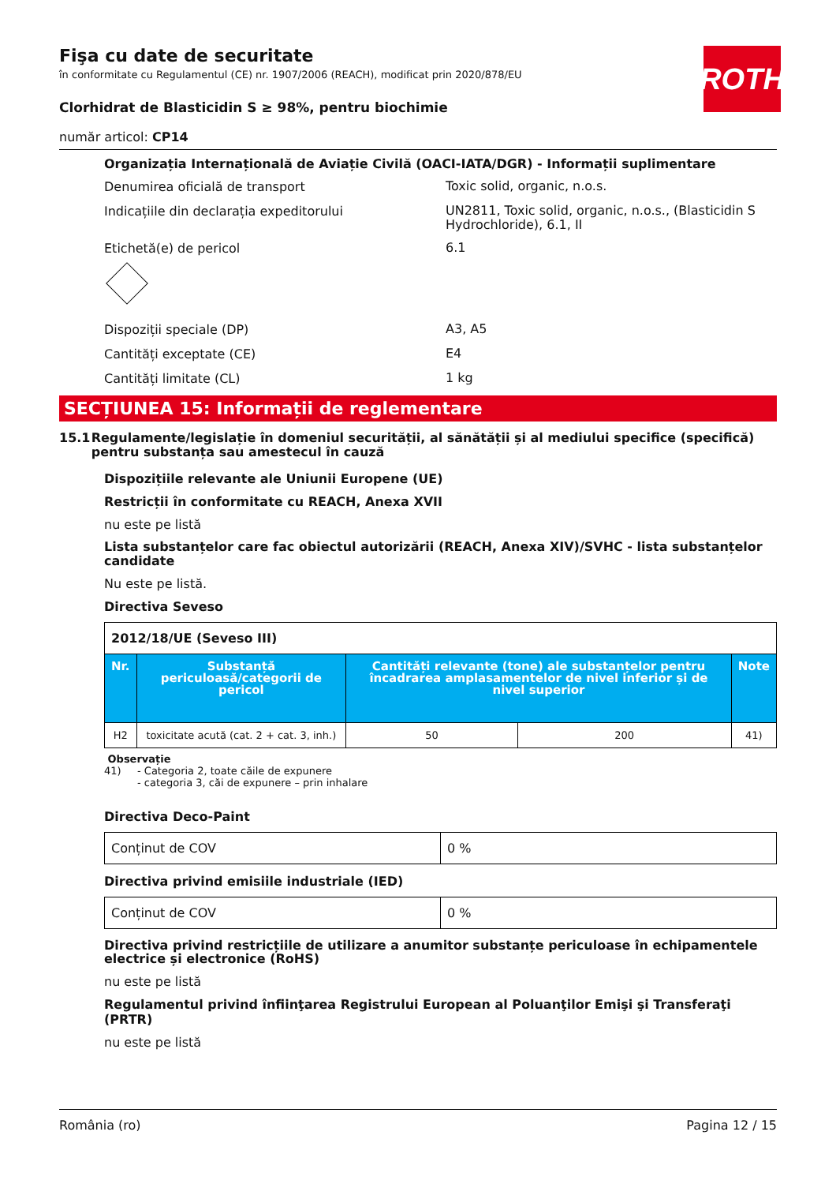ROTH
Fişa cu date de securitate
în conformitate cu Regulamentul (CE) nr. 1907/2006 (REACH), modificat prin 2020/878/EU
Clorhidrat de Blasticidin S ≥ 98%, pentru biochimie
număr articol: CP14
Organizația Internațională de Aviație Civilă (OACI-IATA/DGR) - Informații suplimentare
Denumirea oficială de transport
Toxic solid, organic, n.o.s.
Indicațiile din declarația expeditorului
UN2811, Toxic solid, organic, n.o.s., (Blasticidin S Hydrochloride), 6.1, II
Etichetă(e) de pericol
6.1
Dispoziții speciale (DP)
A3, A5
Cantități exceptate (CE)
E4
Cantități limitate (CL)
1 kg
SECȚIUNEA 15: Informații de reglementare
15.1 Regulamente/legislație în domeniul securității, al sănătății și al mediului specifice (specifică) pentru substanța sau amestecul în cauză
Dispozițiile relevante ale Uniunii Europene (UE)
Restricții în conformitate cu REACH, Anexa XVII
nu este pe listă
Lista substanțelor care fac obiectul autorizării (REACH, Anexa XIV)/SVHC - lista substanțelor candidate
Nu este pe listă.
Directiva Seveso
| 2012/18/UE (Seveso III) | | | | |
| Nr. | Substanță periculoasă/categorii de pericol | Cantități relevante (tone) ale substanțelor pentru încadrarea amplasamentelor de nivel inferior și de nivel superior | | Note |
| H2 | toxicitate acută (cat. 2 + cat. 3, inh.) | 50 | 200 | 41) |
Observație
41) - Categoria 2, toate căile de expunere
- categoria 3, căi de expunere – prin inhalare
Directiva Deco-Paint
| Conținut de COV | 0 % |
Directiva privind emisiile industriale (IED)
| Conținut de COV | 0 % |
Directiva privind restricțiile de utilizare a anumitor substanțe periculoase în echipamentele electrice și electronice (RoHS)
nu este pe listă
Regulamentul privind înfiinţarea Registrului European al Poluanţilor Emişi şi Transferaţi (PRTR)
nu este pe listă
România (ro) Pagina 12 / 15